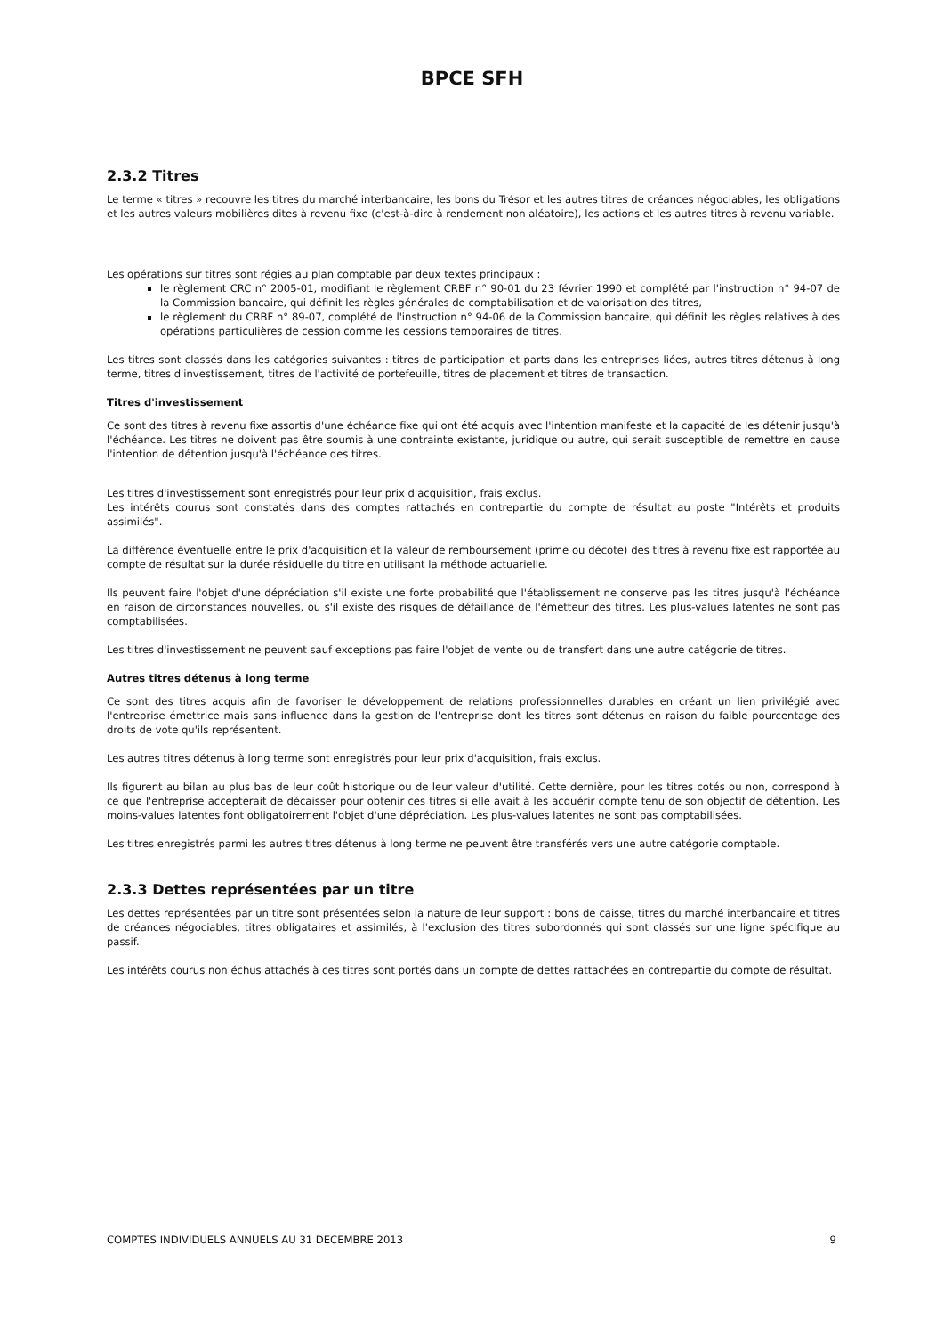BPCE SFH
2.3.2 Titres
Le terme « titres » recouvre les titres du marché interbancaire, les bons du Trésor et les autres titres de créances négociables, les obligations et les autres valeurs mobilières dites à revenu fixe (c'est-à-dire à rendement non aléatoire), les actions et les autres titres à revenu variable.
Les opérations sur titres sont régies au plan comptable par deux textes principaux :
le règlement CRC n° 2005-01, modifiant le règlement CRBF n° 90-01 du 23 février 1990 et complété par l'instruction n° 94-07 de la Commission bancaire, qui définit les règles générales de comptabilisation et de valorisation des titres,
le règlement du CRBF n° 89-07, complété de l'instruction n° 94-06 de la Commission bancaire, qui définit les règles relatives à des opérations particulières de cession comme les cessions temporaires de titres.
Les titres sont classés dans les catégories suivantes : titres de participation et parts dans les entreprises liées, autres titres détenus à long terme, titres d'investissement, titres de l'activité de portefeuille, titres de placement et titres de transaction.
Titres d'investissement
Ce sont des titres à revenu fixe assortis d'une échéance fixe qui ont été acquis avec l'intention manifeste et la capacité de les détenir jusqu'à l'échéance. Les titres ne doivent pas être soumis à une contrainte existante, juridique ou autre, qui serait susceptible de remettre en cause l'intention de détention jusqu'à l'échéance des titres.
Les titres d'investissement sont enregistrés pour leur prix d'acquisition, frais exclus.
Les intérêts courus sont constatés dans des comptes rattachés en contrepartie du compte de résultat au poste "Intérêts et produits assimilés".
La différence éventuelle entre le prix d'acquisition et la valeur de remboursement (prime ou décote) des titres à revenu fixe est rapportée au compte de résultat sur la durée résiduelle du titre en utilisant la méthode actuarielle.
Ils peuvent faire l'objet d'une dépréciation s'il existe une forte probabilité que l'établissement ne conserve pas les titres jusqu'à l'échéance en raison de circonstances nouvelles, ou s'il existe des risques de défaillance de l'émetteur des titres. Les plus-values latentes ne sont pas comptabilisées.
Les titres d'investissement ne peuvent sauf exceptions pas faire l'objet de vente ou de transfert dans une autre catégorie de titres.
Autres titres détenus à long terme
Ce sont des titres acquis afin de favoriser le développement de relations professionnelles durables en créant un lien privilégié avec l'entreprise émettrice mais sans influence dans la gestion de l'entreprise dont les titres sont détenus en raison du faible pourcentage des droits de vote qu'ils représentent.
Les autres titres détenus à long terme sont enregistrés pour leur prix d'acquisition, frais exclus.
Ils figurent au bilan au plus bas de leur coût historique ou de leur valeur d'utilité. Cette dernière, pour les titres cotés ou non, correspond à ce que l'entreprise accepterait de décaisser pour obtenir ces titres si elle avait à les acquérir compte tenu de son objectif de détention. Les moins-values latentes font obligatoirement l'objet d'une dépréciation. Les plus-values latentes ne sont pas comptabilisées.
Les titres enregistrés parmi les autres titres détenus à long terme ne peuvent être transférés vers une autre catégorie comptable.
2.3.3 Dettes représentées par un titre
Les dettes représentées par un titre sont présentées selon la nature de leur support : bons de caisse, titres du marché interbancaire et titres de créances négociables, titres obligataires et assimilés, à l'exclusion des titres subordonnés qui sont classés sur une ligne spécifique au passif.
Les intérêts courus non échus attachés à ces titres sont portés dans un compte de dettes rattachées en contrepartie du compte de résultat.
COMPTES INDIVIDUELS ANNUELS AU 31 DECEMBRE 2013 9